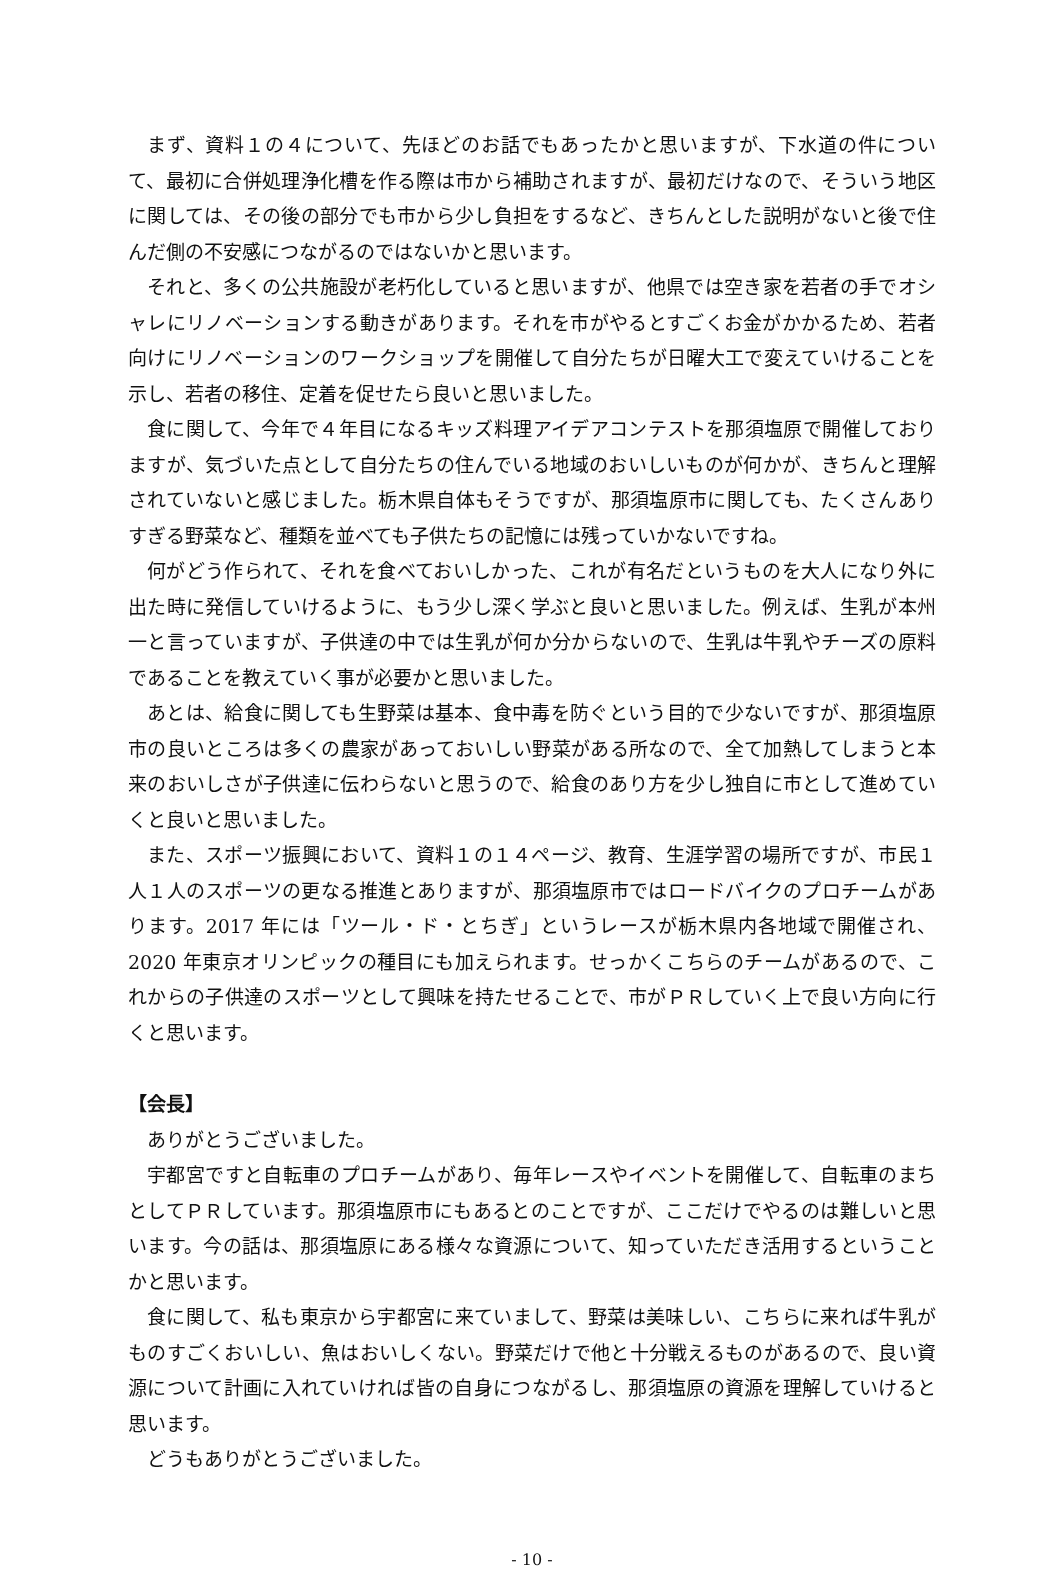まず、資料１の４について、先ほどのお話でもあったかと思いますが、下水道の件について、最初に合併処理浄化槽を作る際は市から補助されますが、最初だけなので、そういう地区に関しては、その後の部分でも市から少し負担をするなど、きちんとした説明がないと後で住んだ側の不安感につながるのではないかと思います。
それと、多くの公共施設が老朽化していると思いますが、他県では空き家を若者の手でオシャレにリノベーションする動きがあります。それを市がやるとすごくお金がかかるため、若者向けにリノベーションのワークショップを開催して自分たちが日曜大工で変えていけることを示し、若者の移住、定着を促せたら良いと思いました。
食に関して、今年で４年目になるキッズ料理アイデアコンテストを那須塩原で開催しておりますが、気づいた点として自分たちの住んでいる地域のおいしいものが何かが、きちんと理解されていないと感じました。栃木県自体もそうですが、那須塩原市に関しても、たくさんありすぎる野菜など、種類を並べても子供たちの記憶には残っていかないですね。
何がどう作られて、それを食べておいしかった、これが有名だというものを大人になり外に出た時に発信していけるように、もう少し深く学ぶと良いと思いました。例えば、生乳が本州一と言っていますが、子供達の中では生乳が何か分からないので、生乳は牛乳やチーズの原料であることを教えていく事が必要かと思いました。
あとは、給食に関しても生野菜は基本、食中毒を防ぐという目的で少ないですが、那須塩原市の良いところは多くの農家があっておいしい野菜がある所なので、全て加熱してしまうと本来のおいしさが子供達に伝わらないと思うので、給食のあり方を少し独自に市として進めていくと良いと思いました。
また、スポーツ振興において、資料１の１４ページ、教育、生涯学習の場所ですが、市民１人１人のスポーツの更なる推進とありますが、那須塩原市ではロードバイクのプロチームがあります。2017 年には「ツール・ド・とちぎ」というレースが栃木県内各地域で開催され、2020 年東京オリンピックの種目にも加えられます。せっかくこちらのチームがあるので、これからの子供達のスポーツとして興味を持たせることで、市がＰＲしていく上で良い方向に行くと思います。
【会長】
ありがとうございました。
宇都宮ですと自転車のプロチームがあり、毎年レースやイベントを開催して、自転車のまちとしてＰＲしています。那須塩原市にもあるとのことですが、ここだけでやるのは難しいと思います。今の話は、那須塩原にある様々な資源について、知っていただき活用するということかと思います。
食に関して、私も東京から宇都宮に来ていまして、野菜は美味しい、こちらに来れば牛乳がものすごくおいしい、魚はおいしくない。野菜だけで他と十分戦えるものがあるので、良い資源について計画に入れていければ皆の自身につながるし、那須塩原の資源を理解していけると思います。
どうもありがとうございました。
- 10 -